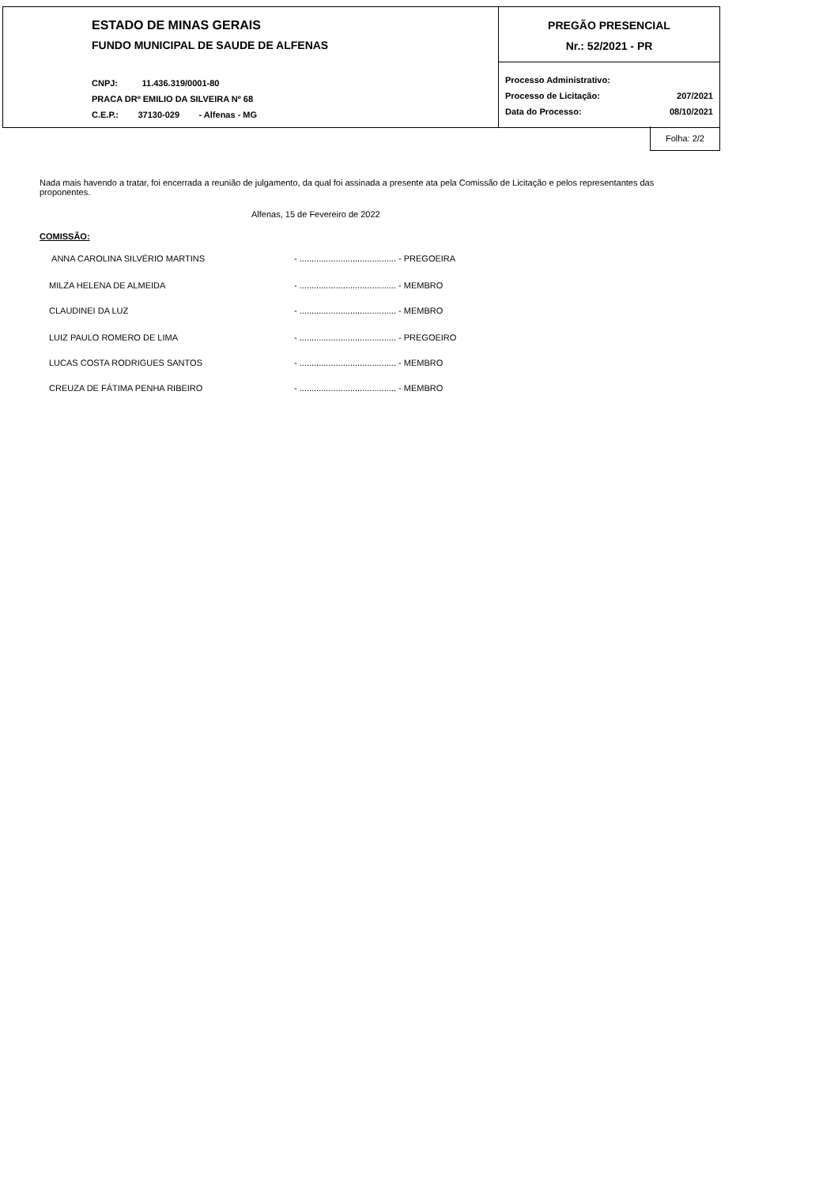ESTADO DE MINAS GERAIS
FUNDO MUNICIPAL DE SAUDE DE ALFENAS
CNPJ: 11.436.319/0001-80
PRACA DRº EMILIO DA SILVEIRA Nº 68
C.E.P.: 37130-029 - Alfenas - MG
PREGÃO PRESENCIAL
Nr.: 52/2021 - PR
Processo Administrativo:
Processo de Licitação: 207/2021
Data do Processo: 08/10/2021
Folha: 2/2
Nada mais havendo a tratar, foi encerrada a reunião de julgamento, da qual foi assinada a presente ata pela Comissão de Licitação e pelos representantes das proponentes.
Alfenas, 15 de Fevereiro de 2022
COMISSÃO:
ANNA CAROLINA SILVÉRIO MARTINS - ........................................ - PREGOEIRA
MILZA HELENA DE ALMEIDA - ........................................ - MEMBRO
CLAUDINEI DA LUZ - ........................................ - MEMBRO
LUIZ PAULO ROMERO DE LIMA - ........................................ - PREGOEIRO
LUCAS COSTA RODRIGUES SANTOS - ........................................ - MEMBRO
CREUZA DE FÁTIMA PENHA RIBEIRO - ........................................ - MEMBRO